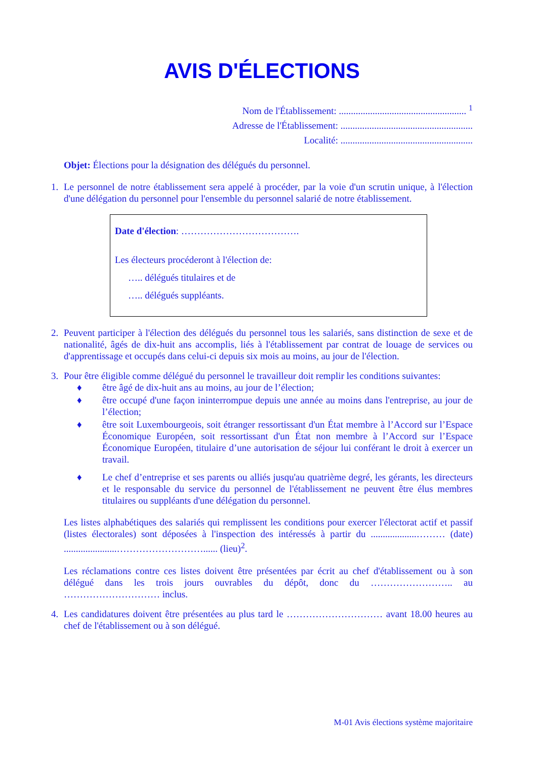AVIS D'ÉLECTIONS
Nom de l'Établissement: ..................................................... <sup>1</sup>
Adresse de l'Établissement: .......................................................
Localité: .......................................................
Objet: Élections pour la désignation des délégués du personnel.
1. Le personnel de notre établissement sera appelé à procéder, par la voie d'un scrutin unique, à l'élection d'une délégation du personnel pour l'ensemble du personnel salarié de notre établissement.
Date d'élection: ……………………………….
Les électeurs procéderont à l'élection de:
….. délégués titulaires et de
….. délégués suppléants.
2. Peuvent participer à l'élection des délégués du personnel tous les salariés, sans distinction de sexe et de nationalité, âgés de dix-huit ans accomplis, liés à l'établissement par contrat de louage de services ou d'apprentissage et occupés dans celui-ci depuis six mois au moins, au jour de l'élection.
3. Pour être éligible comme délégué du personnel le travailleur doit remplir les conditions suivantes:
♦ être âgé de dix-huit ans au moins, au jour de l’élection;
♦ être occupé d'une façon ininterrompue depuis une année au moins dans l'entreprise, au jour de l’élection;
♦ être soit Luxembourgeois, soit étranger ressortissant d'un État membre à l’Accord sur l’Espace Économique Européen, soit ressortissant d'un État non membre à l’Accord sur l’Espace Économique Européen, titulaire d’une autorisation de séjour lui conférant le droit à exercer un travail.
♦ Le chef d’entreprise et ses parents ou alliés jusqu'au quatrième degré, les gérants, les directeurs et le responsable du service du personnel de l'établissement ne peuvent être élus membres titulaires ou suppléants d'une délégation du personnel.
Les listes alphabétiques des salariés qui remplissent les conditions pour exercer l'électorat actif et passif (listes électorales) sont déposées à l'inspection des intéressés à partir du ...................……… (date) ......................………………………...... (lieu)<sup>2</sup>.
Les réclamations contre ces listes doivent être présentées par écrit au chef d'établissement ou à son délégué dans les trois jours ouvrables du dépôt, donc du …………………….. au ………………………… inclus.
4. Les candidatures doivent être présentées au plus tard le ………………………… avant 18.00 heures au chef de l'établissement ou à son délégué.
M-01 Avis élections système majoritaire